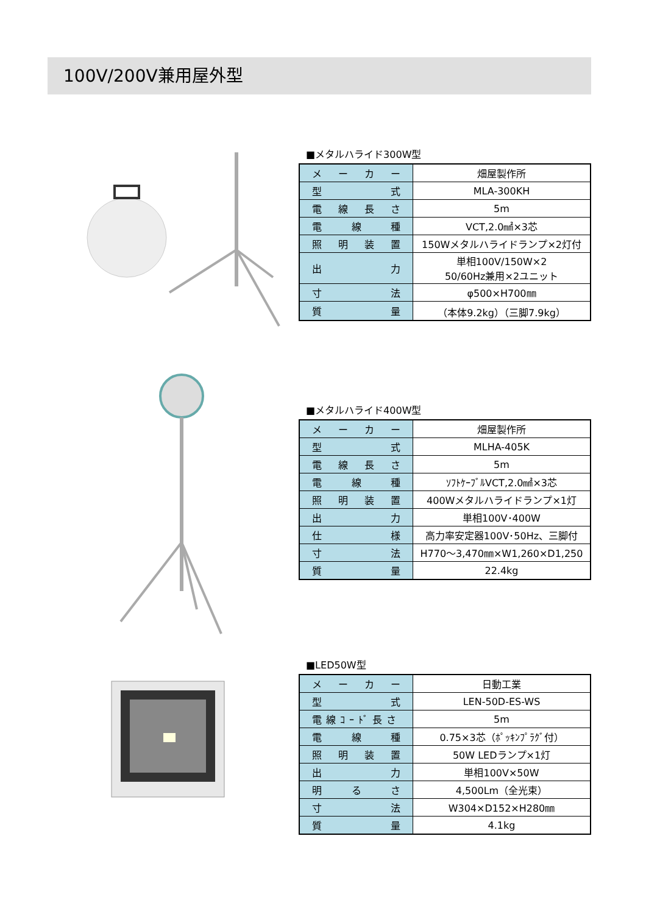100V/200V兼用屋外型
■メタルハライド300W型
| メーカー | 畑屋製作所 |
| 型式 | MLA-300KH |
| 電線長さ | 5m |
| 電線種 | VCT,2.0㎟×3芯 |
| 照明装置 | 150Wメタルハライドランプ×2灯付 |
| 出力 | 単相100V/150W×2 50/60Hz兼用×2ユニット |
| 寸法 | φ500×H700㎜ |
| 質量 | （本体9.2kg）（三脚7.9kg） |
■メタルハライド400W型
| メーカー | 畑屋製作所 |
| 型式 | MLHA-405K |
| 電線長さ | 5m |
| 電線種 | ｿﾌﾄｹｰﾌﾞﾙVCT,2.0㎟×3芯 |
| 照明装置 | 400Wメタルハライドランプ×1灯 |
| 出力 | 単相100V･400W |
| 仕様 | 高力率安定器100V･50Hz、三脚付 |
| 寸法 | H770～3,470㎜×W1,260×D1,250 |
| 質量 | 22.4kg |
■LED50W型
| メーカー | 日動工業 |
| 型式 | LEN-50D-ES-WS |
| 電線ｺｰﾄﾞ長さ | 5m |
| 電線種 | 0.75×3芯（ﾎﾟｯｷﾝﾌﾟﾗｸﾞ付） |
| 照明装置 | 50W LEDランプ×1灯 |
| 出力 | 単相100V×50W |
| 明るさ | 4,500Lm（全光束） |
| 寸法 | W304×D152×H280㎜ |
| 質量 | 4.1kg |